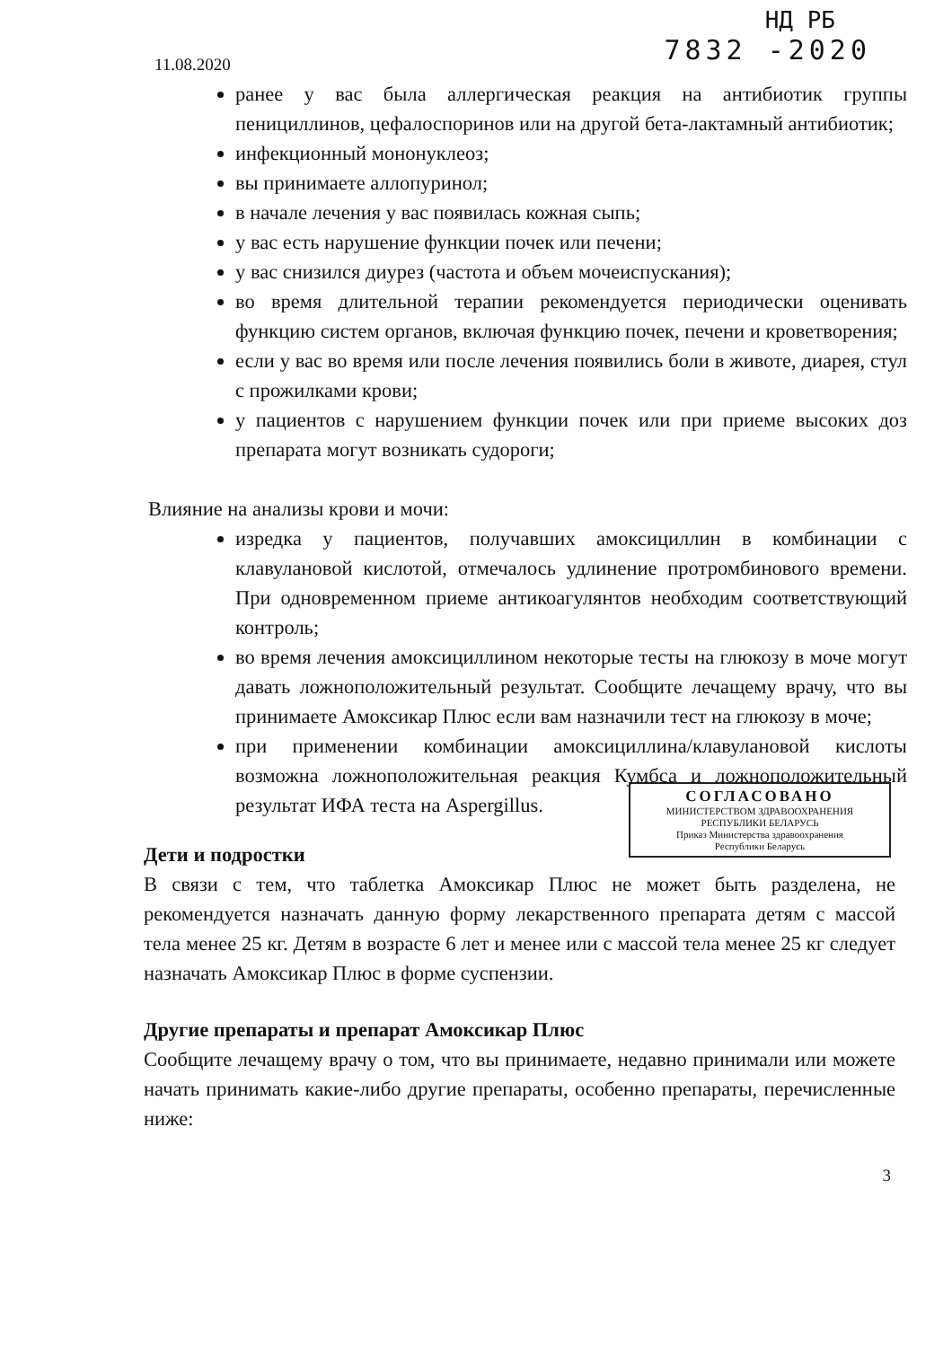11.08.2020
НД РБ
7832 -2020
ранее у вас была аллергическая реакция на антибиотик группы пенициллинов, цефалоспоринов или на другой бета-лактамный антибиотик;
инфекционный мононуклеоз;
вы принимаете аллопуринол;
в начале лечения у вас появилась кожная сыпь;
у вас есть нарушение функции почек или печени;
у вас снизился диурез (частота и объем мочеиспускания);
во время длительной терапии рекомендуется периодически оценивать функцию систем органов, включая функцию почек, печени и кроветворения;
если у вас во время или после лечения появились боли в животе, диарея, стул с прожилками крови;
у пациентов с нарушением функции почек или при приеме высоких доз препарата могут возникать судороги;
Влияние на анализы крови и мочи:
изредка у пациентов, получавших амоксициллин в комбинации с клавулановой кислотой, отмечалось удлинение протромбинового времени. При одновременном приеме антикоагулянтов необходим соответствующий контроль;
во время лечения амоксициллином некоторые тесты на глюкозу в моче могут давать ложноположительный результат. Сообщите лечащему врачу, что вы принимаете Амоксикар Плюс если вам назначили тест на глюкозу в моче;
при применении комбинации амоксициллина/клавулановой кислоты возможна ложноположительная реакция Кумбса и ложноположительный результат ИФА теста на Aspergillus.
СОГЛАСОВАНО
МИНИСТЕРСТВОМ ЗДРАВООХРАНЕНИЯ
РЕСПУБЛИКИ БЕЛАРУСЬ
Приказ Министерства здравоохранения
Республики Беларусь
Дети и подростки
В связи с тем, что таблетка Амоксикар Плюс не может быть разделена, не рекомендуется назначать данную форму лекарственного препарата детям с массой тела менее 25 кг. Детям в возрасте 6 лет и менее или с массой тела менее 25 кг следует назначать Амоксикар Плюс в форме суспензии.
Другие препараты и препарат Амоксикар Плюс
Сообщите лечащему врачу о том, что вы принимаете, недавно принимали или можете начать принимать какие-либо другие препараты, особенно препараты, перечисленные ниже:
3